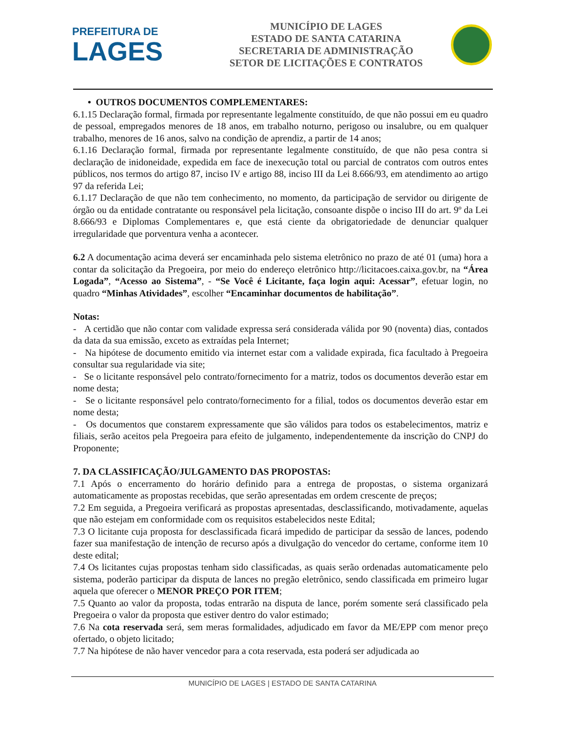PREFEITURA DE
LAGES
MUNICÍPIO DE LAGES
ESTADO DE SANTA CATARINA
SECRETARIA DE ADMINISTRAÇÃO
SETOR DE LICITAÇÕES E CONTRATOS
• OUTROS DOCUMENTOS COMPLEMENTARES:
6.1.15 Declaração formal, firmada por representante legalmente constituído, de que não possui em eu quadro de pessoal, empregados menores de 18 anos, em trabalho noturno, perigoso ou insalubre, ou em qualquer trabalho, menores de 16 anos, salvo na condição de aprendiz, a partir de 14 anos;
6.1.16 Declaração formal, firmada por representante legalmente constituído, de que não pesa contra si declaração de inidoneidade, expedida em face de inexecução total ou parcial de contratos com outros entes públicos, nos termos do artigo 87, inciso IV e artigo 88, inciso III da Lei 8.666/93, em atendimento ao artigo 97 da referida Lei;
6.1.17 Declaração de que não tem conhecimento, no momento, da participação de servidor ou dirigente de órgão ou da entidade contratante ou responsável pela licitação, consoante dispõe o inciso III do art. 9º da Lei 8.666/93 e Diplomas Complementares e, que está ciente da obrigatoriedade de denunciar qualquer irregularidade que porventura venha a acontecer.
6.2 A documentação acima deverá ser encaminhada pelo sistema eletrônico no prazo de até 01 (uma) hora a contar da solicitação da Pregoeira, por meio do endereço eletrônico http://licitacoes.caixa.gov.br, na “Área Logada”, “Acesso ao Sistema”, - “Se Você é Licitante, faça login aqui: Acessar”, efetuar login, no quadro “Minhas Atividades”, escolher “Encaminhar documentos de habilitação”.
Notas:
- A certidão que não contar com validade expressa será considerada válida por 90 (noventa) dias, contados da data da sua emissão, exceto as extraídas pela Internet;
- Na hipótese de documento emitido via internet estar com a validade expirada, fica facultado à Pregoeira consultar sua regularidade via site;
- Se o licitante responsável pelo contrato/fornecimento for a matriz, todos os documentos deverão estar em nome desta;
- Se o licitante responsável pelo contrato/fornecimento for a filial, todos os documentos deverão estar em nome desta;
- Os documentos que constarem expressamente que são válidos para todos os estabelecimentos, matriz e filiais, serão aceitos pela Pregoeira para efeito de julgamento, independentemente da inscrição do CNPJ do Proponente;
7. DA CLASSIFICAÇÃO/JULGAMENTO DAS PROPOSTAS:
7.1 Após o encerramento do horário definido para a entrega de propostas, o sistema organizará automaticamente as propostas recebidas, que serão apresentadas em ordem crescente de preços;
7.2 Em seguida, a Pregoeira verificará as propostas apresentadas, desclassificando, motivadamente, aquelas que não estejam em conformidade com os requisitos estabelecidos neste Edital;
7.3 O licitante cuja proposta for desclassificada ficará impedido de participar da sessão de lances, podendo fazer sua manifestação de intenção de recurso após a divulgação do vencedor do certame, conforme item 10 deste edital;
7.4 Os licitantes cujas propostas tenham sido classificadas, as quais serão ordenadas automaticamente pelo sistema, poderão participar da disputa de lances no pregão eletrônico, sendo classificada em primeiro lugar aquela que oferecer o MENOR PREÇO POR ITEM;
7.5 Quanto ao valor da proposta, todas entrarão na disputa de lance, porém somente será classificado pela Pregoeira o valor da proposta que estiver dentro do valor estimado;
7.6 Na cota reservada será, sem meras formalidades, adjudicado em favor da ME/EPP com menor preço ofertado, o objeto licitado;
7.7 Na hipótese de não haver vencedor para a cota reservada, esta poderá ser adjudicada ao
MUNICÍPIO DE LAGES | ESTADO DE SANTA CATARINA